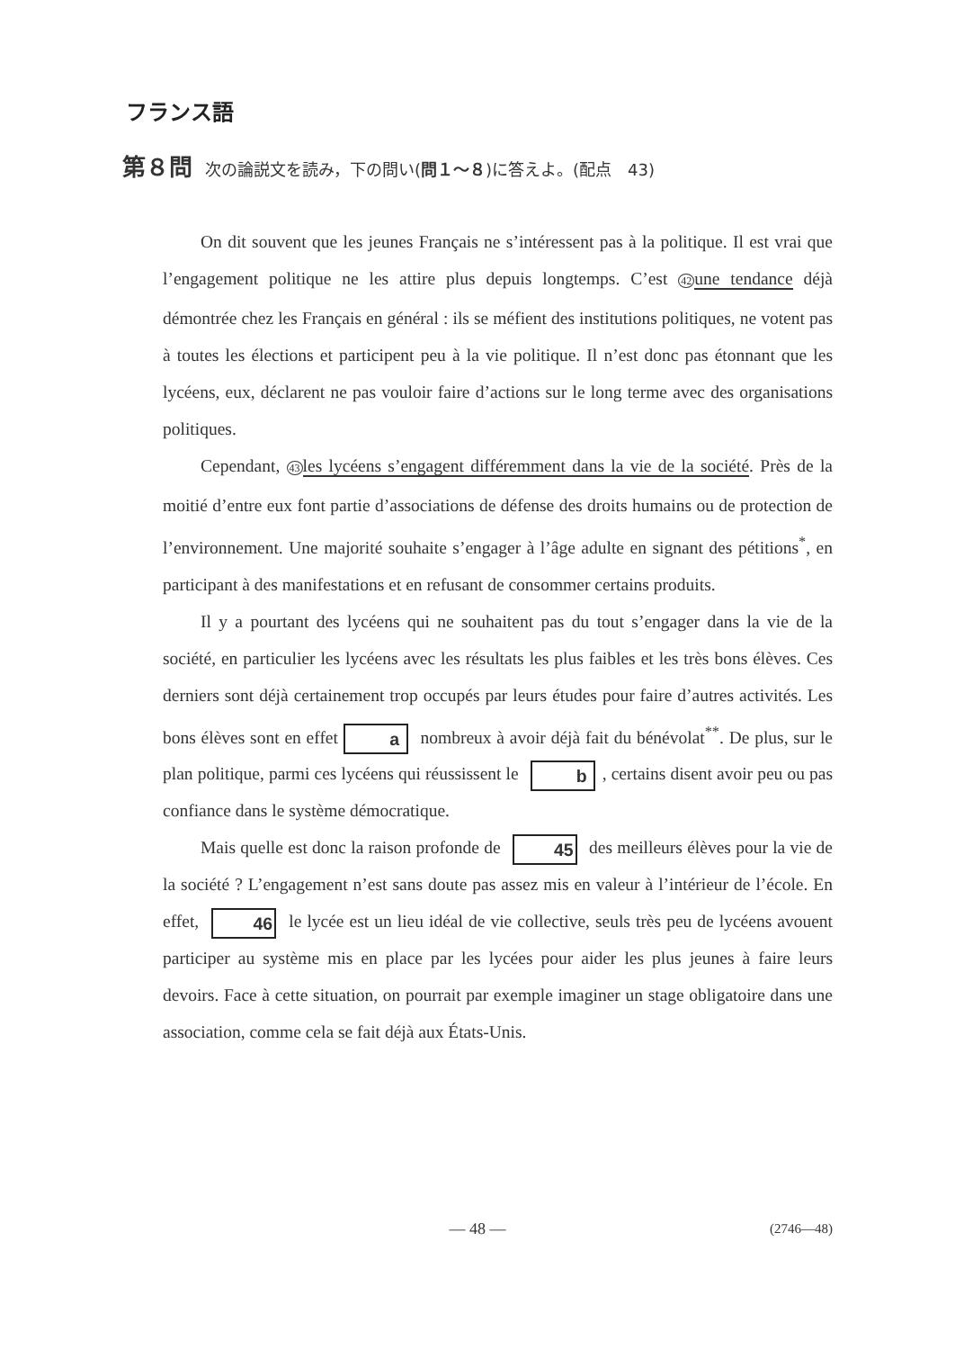フランス語
第８問 次の論説文を読み，下の問い(問１～８)に答えよ。(配点　43)
On dit souvent que les jeunes Français ne s’intéressent pas à la politique. Il est vrai que l’engagement politique ne les attire plus depuis longtemps. C’est 42 une tendance déjà démontrée chez les Français en général : ils se méfient des institutions politiques, ne votent pas à toutes les élections et participent peu à la vie politique. Il n’est donc pas étonnant que les lycéens, eux, déclarent ne pas vouloir faire d’actions sur le long terme avec des organisations politiques.
Cependant, 43 les lycéens s’engagent différemment dans la vie de la société. Près de la moitié d’entre eux font partie d’associations de défense des droits humains ou de protection de l’environnement. Une majorité souhaite s’engager à l’âge adulte en signant des pétitions<sup>*</sup>, en participant à des manifestations et en refusant de consommer certains produits.
Il y a pourtant des lycéens qui ne souhaitent pas du tout s’engager dans la vie de la société, en particulier les lycéens avec les résultats les plus faibles et les très bons élèves. Ces derniers sont déjà certainement trop occupés par leurs études pour faire d’autres activités. Les bons élèves sont en effet a nombreux à avoir déjà fait du bénévolat<sup>**</sup>. De plus, sur le plan politique, parmi ces lycéens qui réussissent le b, certains disent avoir peu ou pas confiance dans le système démocratique.
Mais quelle est donc la raison profonde de 45 des meilleurs élèves pour la vie de la société ? L’engagement n’est sans doute pas assez mis en valeur à l’intérieur de l’école. En effet, 46 le lycée est un lieu idéal de vie collective, seuls très peu de lycéens avouent participer au système mis en place par les lycées pour aider les plus jeunes à faire leurs devoirs. Face à cette situation, on pourrait par exemple imaginer un stage obligatoire dans une association, comme cela se fait déjà aux États-Unis.
— 48 —
(2746—48)